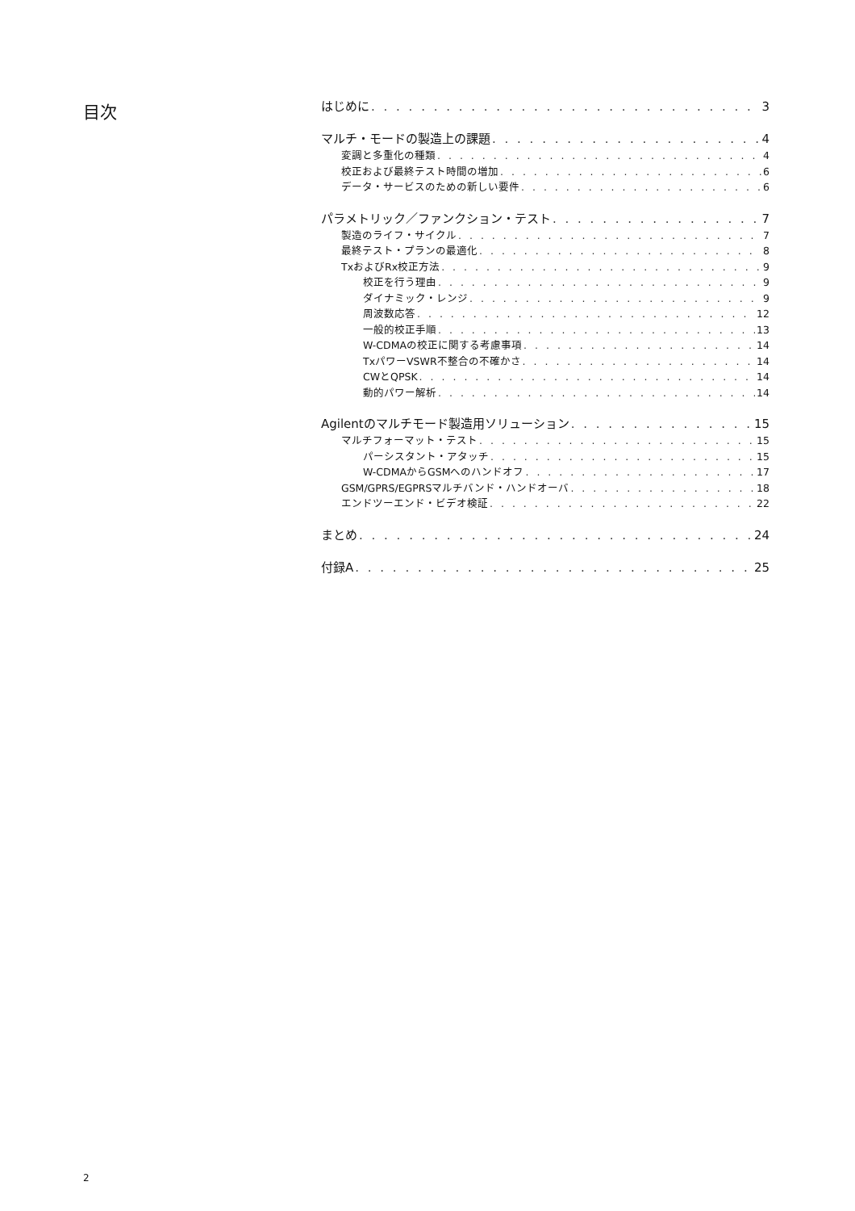目次
はじめに 3
マルチ・モードの製造上の課題 4
変調と多重化の種類 4
校正および最終テスト時間の増加 6
データ・サービスのための新しい要件 6
パラメトリック／ファンクション・テスト 7
製造のライフ・サイクル 7
最終テスト・プランの最適化 8
TxおよびRx校正方法 9
校正を行う理由 9
ダイナミック・レンジ 9
周波数応答 12
一般的校正手順 13
W-CDMAの校正に関する考慮事項 14
TxパワーVSWR不整合の不確かさ 14
CWとQPSK 14
動的パワー解析 14
Agilentのマルチモード製造用ソリューション 15
マルチフォーマット・テスト 15
パーシスタント・アタッチ 15
W-CDMAからGSMへのハンドオフ 17
GSM/GPRS/EGPRSマルチバンド・ハンドオーバ 18
エンドツーエンド・ビデオ検証 22
まとめ 24
付録A 25
2